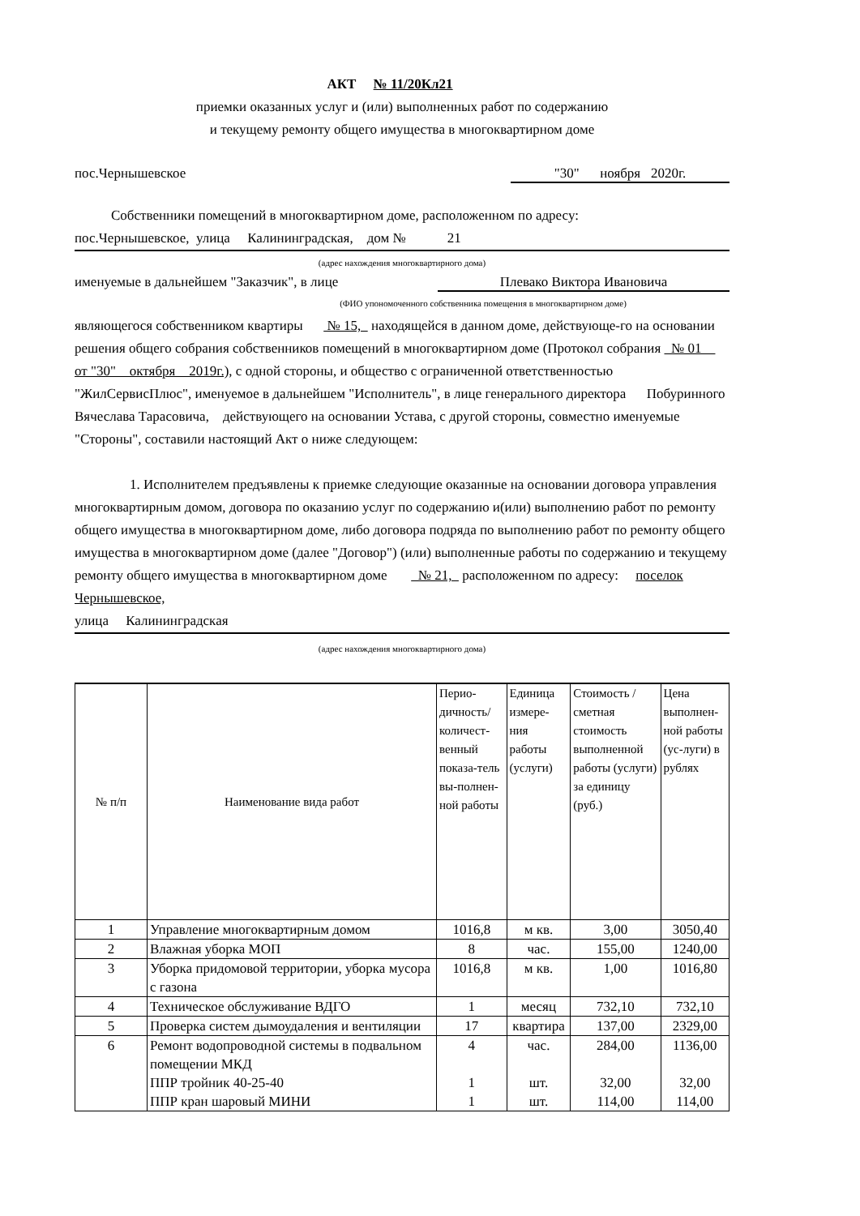АКТ № 11/20Кл21
приемки оказанных услуг и (или) выполненных работ по содержанию
и текущему ремонту общего имущества в многоквартирном доме
пос.Чернышевское "30" ноября 2020г.
Собственники помещений в многоквартирном доме, расположенном по адресу:
пос.Чернышевское, улица Калининградская, дом № 21
(адрес нахождения многоквартирного дома)
именуемые в дальнейшем "Заказчик", в лице Плевако Виктора Ивановича
(ФИО упономоченного собственника помещения в многоквартирном доме)
являющегося собственником квартиры № 15, находящейся в данном доме, действующе-го на основании решения общего собрания собственников помещений в многоквартирном доме (Протокол собрания № 01 от "30" октября 2019г.), с одной стороны, и общество с ограниченной ответственностью "ЖилСервисПлюс", именуемое в дальнейшем "Исполнитель", в лице генерального директора Побуринного Вячеслава Тарасовича, действующего на основании Устава, с другой стороны, совместно именуемые "Стороны", составили настоящий Акт о ниже следующем:
1. Исполнителем предъявлены к приемке следующие оказанные на основании договора управления многоквартирным домом, договора по оказанию услуг по содержанию и(или) выполнению работ по ремонту общего имущества в многоквартирном доме, либо договора подряда по выполнению работ по ремонту общего имущества в многоквартирном доме (далее "Договор") (или) выполненные работы по содержанию и текущему ремонту общего имущества в многоквартирном доме № 21, расположенном по адресу: поселок Чернышевское,
улица Калининградская
(адрес нахождения многоквартирного дома)
| № п/п | Наименование вида работ | Перио-дичность/количест-венный показа-тель вы-полнен-ной работы | Единица измере-ния работы (услуги) | Стоимость / сметная стоимость выполненной работы (услуги) за единицу (руб.) | Цена выполнен-ной работы (ус-луги) в рублях |
| --- | --- | --- | --- | --- | --- |
| 1 | Управление многоквартирным домом | 1016,8 | м кв. | 3,00 | 3050,40 |
| 2 | Влажная уборка МОП | 8 | час. | 155,00 | 1240,00 |
| 3 | Уборка придомовой территории, уборка мусора с газона | 1016,8 | м кв. | 1,00 | 1016,80 |
| 4 | Техническое обслуживание ВДГО | 1 | месяц | 732,10 | 732,10 |
| 5 | Проверка систем дымоудаления и вентиляции | 17 | квартира | 137,00 | 2329,00 |
| 6 | Ремонт водопроводной системы в подвальном помещении МКД ППР тройник 40-25-40 ППР кран шаровый МИНИ | 4 1 1 | час. шт. шт. | 284,00 32,00 114,00 | 1136,00 32,00 114,00 |